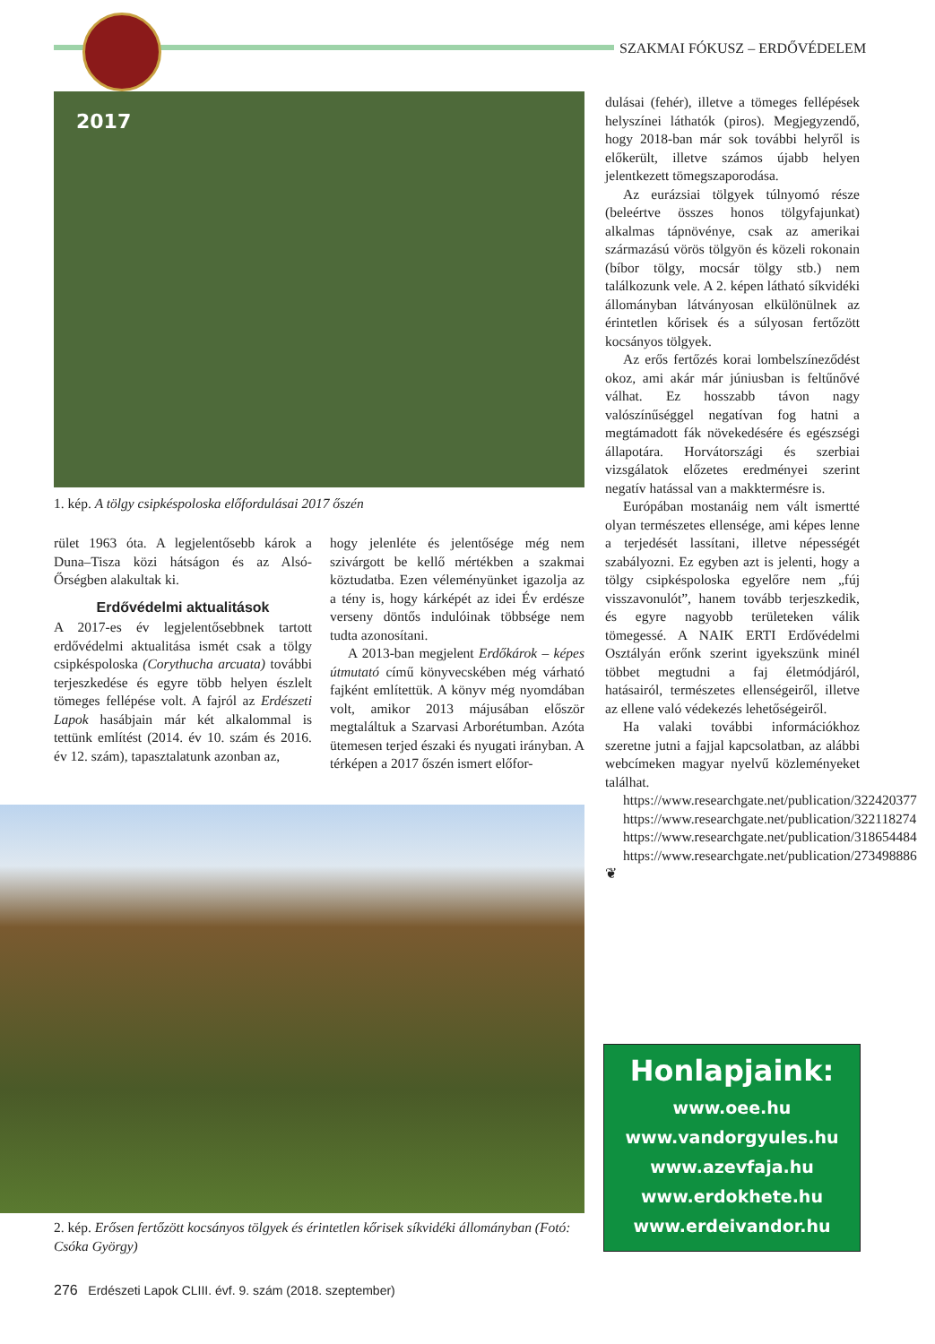SZAKMAI FÓKUSZ – ERDŐVÉDELEM
2017
1. kép. A tölgy csipkéspoloska előfordulásai 2017 őszén
rület 1963 óta. A legjelentősebb károk a Duna–Tisza közi hátságon és az Alsó-Őrségben alakultak ki.
Erdővédelmi aktualitások
A 2017-es év legjelentősebbnek tartott erdővédelmi aktualitása ismét csak a tölgy csipkéspoloska (Corythucha arcuata) további terjeszkedése és egyre több helyen észlelt tömeges fellépése volt. A fajról az Erdészeti Lapok hasábjain már két alkalommal is tettünk említést (2014. év 10. szám és 2016. év 12. szám), tapasztalatunk azonban az,
hogy jelenléte és jelentősége még nem szivárgott be kellő mértékben a szakmai köztudatba. Ezen véleményünket igazolja az a tény is, hogy kárképét az idei Év erdésze verseny döntős indulóinak többsége nem tudta azonosítani.
A 2013-ban megjelent Erdőkárok – képes útmutató című könyvecskében még várható fajként említettük. A könyv még nyomdában volt, amikor 2013 májusában először megtaláltuk a Szarvasi Arborétumban. Azóta ütemesen terjed északi és nyugati irányban. A térképen a 2017 őszén ismert előfor-
dulásai (fehér), illetve a tömeges fellépések helyszínei láthatók (piros). Megjegyzendő, hogy 2018-ban már sok további helyről is előkerült, illetve számos újabb helyen jelentkezett tömegszaporodása.
Az eurázsiai tölgyek túlnyomó része (beleértve összes honos tölgyfajunkat) alkalmas tápnövénye, csak az amerikai származású vörös tölgyön és közeli rokonain (bíbor tölgy, mocsár tölgy stb.) nem találkozunk vele. A 2. képen látható síkvidéki állományban látványosan elkülönülnek az érintetlen kőrisek és a súlyosan fertőzött kocsányos tölgyek.
Az erős fertőzés korai lombelszíneződést okoz, ami akár már júniusban is feltűnővé válhat. Ez hosszabb távon nagy valószínűséggel negatívan fog hatni a megtámadott fák növekedésére és egészségi állapotára. Horvátországi és szerbiai vizsgálatok előzetes eredményei szerint negatív hatással van a makktermésre is.
Európában mostanáig nem vált ismertté olyan természetes ellensége, ami képes lenne a terjedését lassítani, illetve népességét szabályozni. Ez egyben azt is jelenti, hogy a tölgy csipkéspoloska egyelőre nem „fúj visszavonulót”, hanem tovább terjeszkedik, és egyre nagyobb területeken válik tömegessé. A NAIK ERTI Erdővédelmi Osztályán erőnk szerint igyekszünk minél többet megtudni a faj életmódjáról, hatásairól, természetes ellenségeiről, illetve az ellene való védekezés lehetőségeiről.
Ha valaki további információkhoz szeretne jutni a fajjal kapcsolatban, az alábbi webcímeken magyar nyelvű közleményeket találhat.
https://www.researchgate.net/publication/322420377
https://www.researchgate.net/publication/322118274
https://www.researchgate.net/publication/318654484
https://www.researchgate.net/publication/273498886 ❦
2. kép. Erősen fertőzött kocsányos tölgyek és érintetlen kőrisek síkvidéki állományban (Fotó: Csóka György)
Honlapjaink:
www.oee.hu
www.vandorgyules.hu
www.azevfaja.hu
www.erdokhete.hu
www.erdeivandor.hu
276 Erdészeti Lapok CLIII. évf. 9. szám (2018. szeptember)